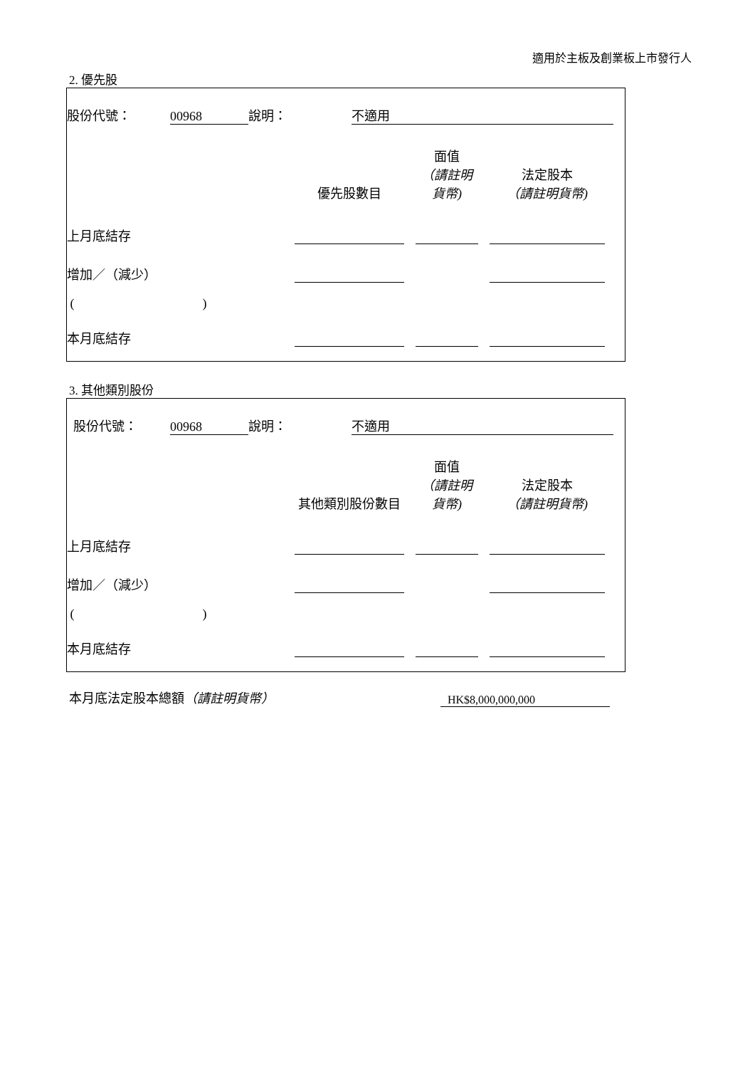適用於主板及創業板上市發行人
2. 優先股
| 股份代號： | 00968 | 說明： | 不適用 | |
| | 優先股數目 | | 面值 （請註明貨幣) | | 法定股本 （請註明貨幣) | |
| 上月底結存 | | | | | | |
| 增加／（減少） | | | | | | |
| ( ) | | | | | | |
| 本月底結存 | | | | | | |
3. 其他類別股份
| 股份代號： | 00968 | 說明： | 不適用 | |
| | 其他類別股份數目 | | 面值 （請註明貨幣) | | 法定股本 （請註明貨幣) | |
| 上月底結存 | | | | | | |
| 增加／（減少） | | | | | | |
| ( ) | | | | | | |
| 本月底結存 | | | | | | |
| 本月底法定股本總額 （請註明貨幣） | HK$8,000,000,000 |